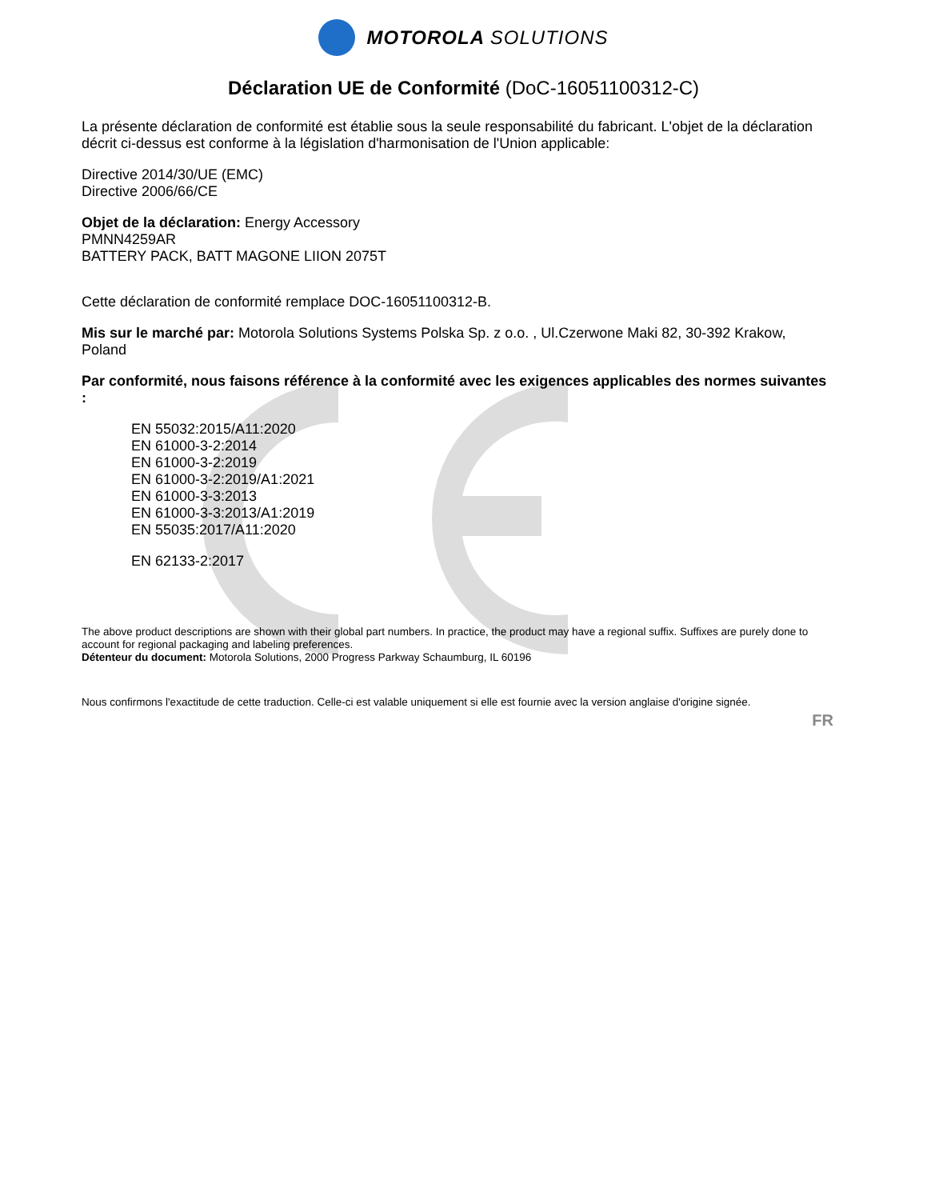MOTOROLA SOLUTIONS
Déclaration UE de Conformité (DoC-16051100312-C)
La présente déclaration de conformité est établie sous la seule responsabilité du fabricant. L'objet de la déclaration décrit ci-dessus est conforme à la législation d'harmonisation de l'Union applicable:
Directive 2014/30/UE (EMC)
Directive 2006/66/CE
Objet de la déclaration: Energy Accessory
PMNN4259AR
BATTERY PACK, BATT MAGONE LIION 2075T
Cette déclaration de conformité remplace DOC-16051100312-B.
Mis sur le marché par: Motorola Solutions Systems Polska Sp. z o.o. , Ul.Czerwone Maki 82, 30-392 Krakow, Poland
Par conformité, nous faisons référence à la conformité avec les exigences applicables des normes suivantes :
EN 55032:2015/A11:2020
EN 61000-3-2:2014
EN 61000-3-2:2019
EN 61000-3-2:2019/A1:2021
EN 61000-3-3:2013
EN 61000-3-3:2013/A1:2019
EN 55035:2017/A11:2020
EN 62133-2:2017
The above product descriptions are shown with their global part numbers. In practice, the product may have a regional suffix. Suffixes are purely done to account for regional packaging and labeling preferences.
Détenteur du document: Motorola Solutions, 2000 Progress Parkway Schaumburg, IL 60196
Nous confirmons l'exactitude de cette traduction. Celle-ci est valable uniquement si elle est fournie avec la version anglaise d'origine signée.
FR